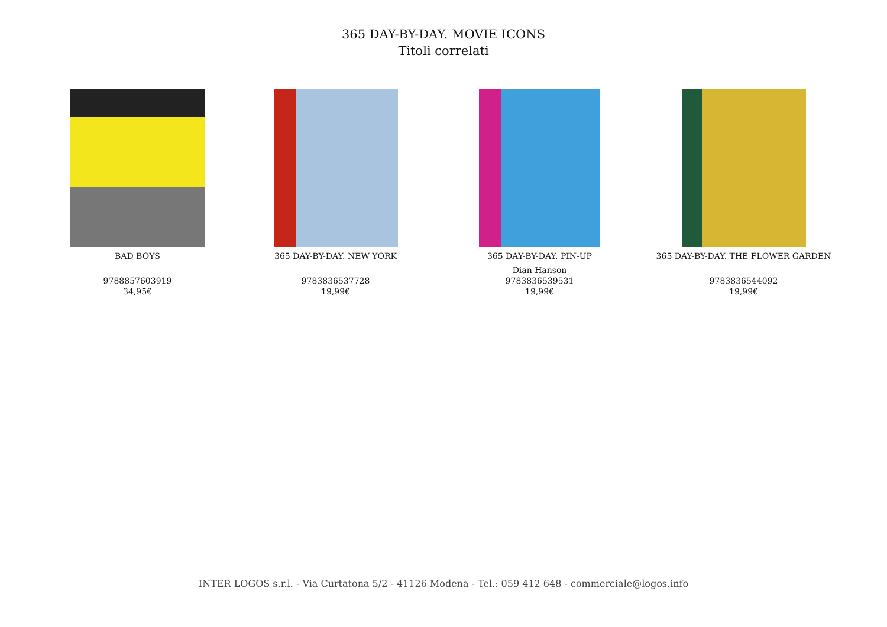365 DAY-BY-DAY. MOVIE ICONS
Titoli correlati
BAD BOYS
9788857603919
34,95€
365 DAY-BY-DAY. NEW YORK
9783836537728
19,99€
365 DAY-BY-DAY. PIN-UP
Dian Hanson
9783836539531
19,99€
365 DAY-BY-DAY. THE FLOWER GARDEN
9783836544092
19,99€
INTER LOGOS s.r.l. - Via Curtatona 5/2 - 41126 Modena - Tel.: 059 412 648 - commerciale@logos.info